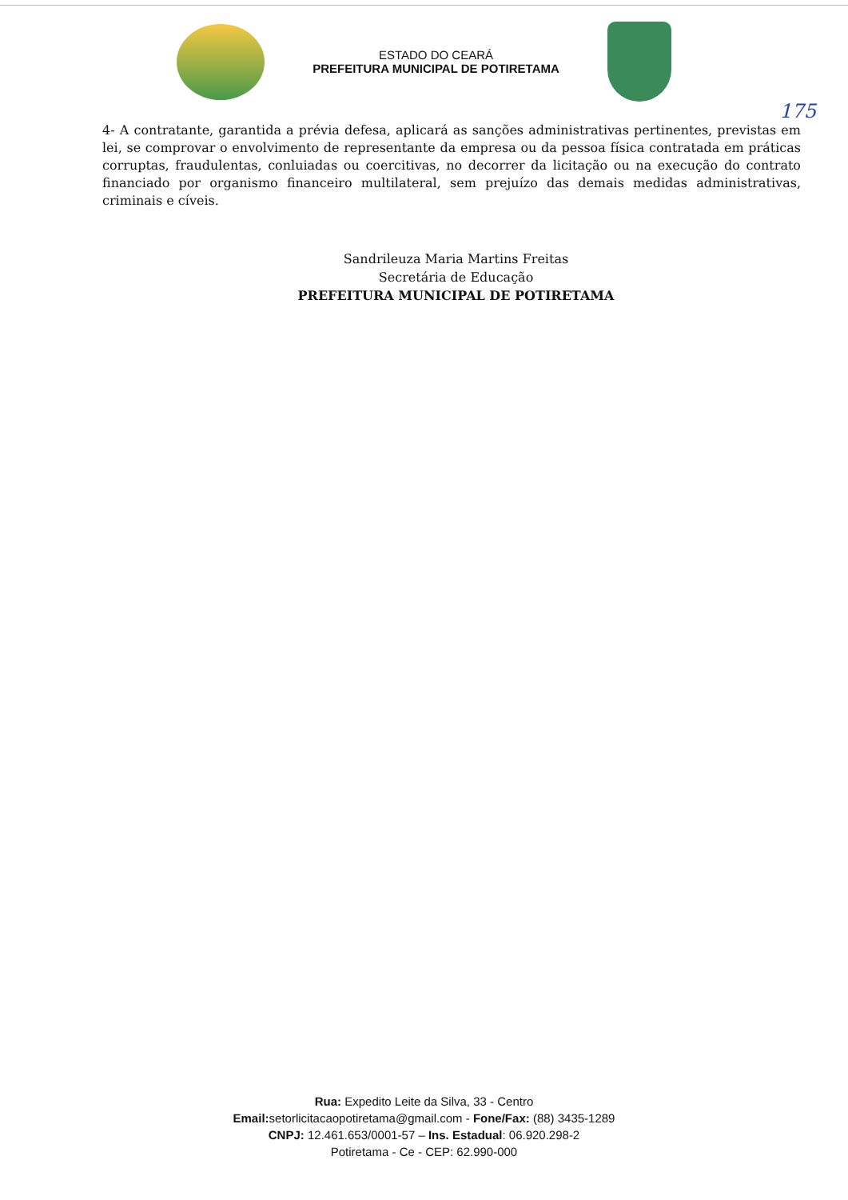ESTADO DO CEARÁ
PREFEITURA MUNICIPAL DE POTIRETAMA
175
4- A contratante, garantida a prévia defesa, aplicará as sanções administrativas pertinentes, previstas em lei, se comprovar o envolvimento de representante da empresa ou da pessoa física contratada em práticas corruptas, fraudulentas, conluiadas ou coercitivas, no decorrer da licitação ou na execução do contrato financiado por organismo financeiro multilateral, sem prejuízo das demais medidas administrativas, criminais e cíveis.
Sandrileuza Maria Martins Freitas
Secretária de Educação
PREFEITURA MUNICIPAL DE POTIRETAMA
Rua: Expedito Leite da Silva, 33 - Centro
Email: setorlicitacaopotiretama@gmail.com - Fone/Fax: (88) 3435-1289
CNPJ: 12.461.653/0001-57 – Ins. Estadual: 06.920.298-2
Potiretama - Ce - CEP: 62.990-000